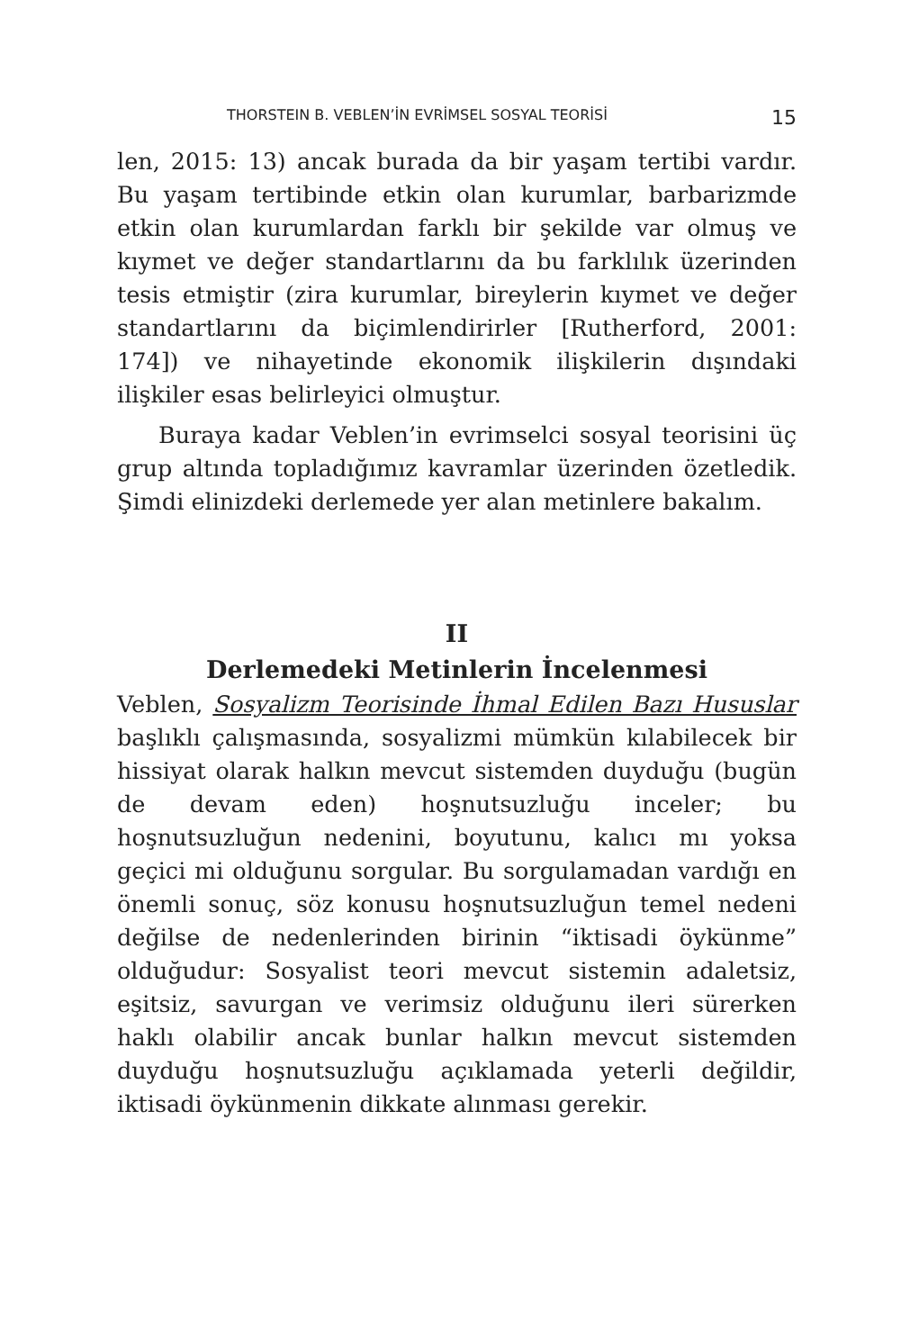THORSTEIN B. VEBLEN’İN EVRİMSEL SOSYAL TEORİSİ 15
len, 2015: 13) ancak burada da bir yaşam tertibi vardır. Bu yaşam tertibinde etkin olan kurumlar, barbarizmde etkin olan kurumlardan farklı bir şekilde var olmuş ve kıymet ve değer standartlarını da bu farklılık üzerinden tesis etmiştir (zira kurumlar, bireylerin kıymet ve değer standartlarını da biçimlendirirler [Rutherford, 2001: 174]) ve nihayetinde ekonomik ilişkilerin dışındaki ilişkiler esas belirleyici olmuştur.
Buraya kadar Veblen’in evrimselci sosyal teorisini üç grup altında topladığımız kavramlar üzerinden özetledik. Şimdi elinizdeki derlemede yer alan metinlere bakalım.
II
Derlemedeki Metinlerin İncelenmesi
Veblen, Sosyalizm Teorisinde İhmal Edilen Bazı Hususlar başlıklı çalışmasında, sosyalizmi mümkün kılabilecek bir hissiyat olarak halkın mevcut sistemden duyduğu (bugün de devam eden) hoşnutsuzluğu inceler; bu hoşnutsuzluğun nedenini, boyutunu, kalıcı mı yoksa geçici mi olduğunu sorgular. Bu sorgulamadan vardığı en önemli sonuç, söz konusu hoşnutsuzluğun temel nedeni değilse de nedenlerinden birinin “iktisadi öykünme” olduğudur: Sosyalist teori mevcut sistemin adaletsiz, eşitsiz, savurgan ve verimsiz olduğunu ileri sürerken haklı olabilir ancak bunlar halkın mevcut sistemden duyduğu hoşnutsuzluğu açıklamada yeterli değildir, iktisadi öykünmenin dikkate alınması gerekir.